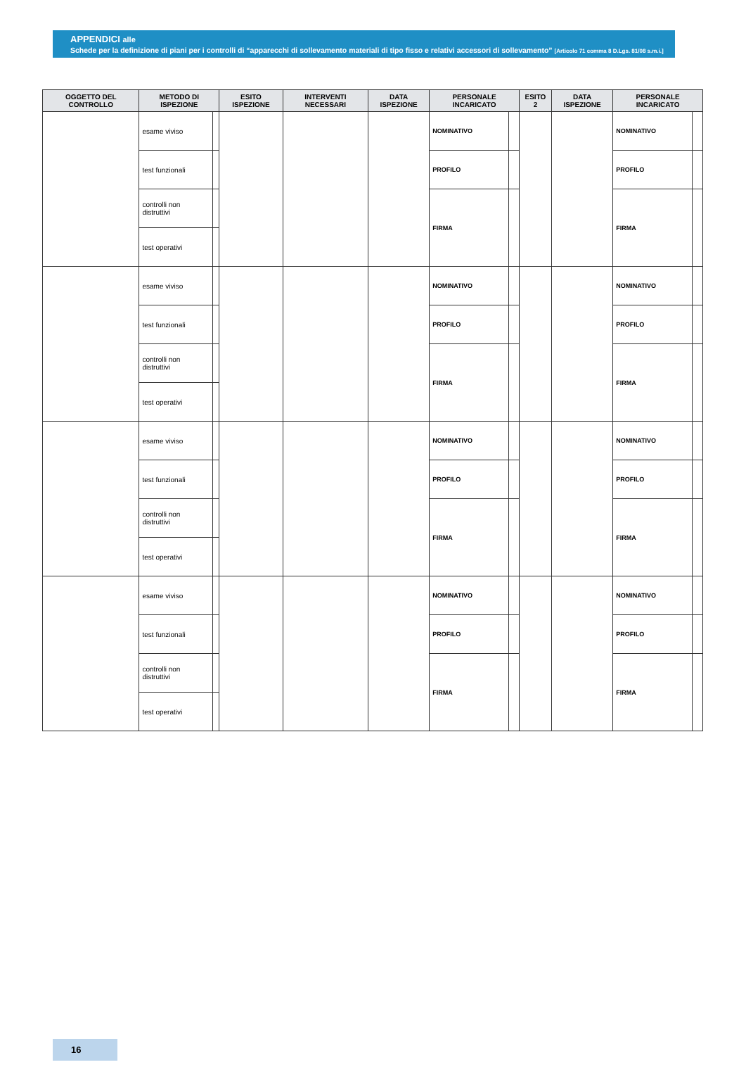APPENDICI alle
Schede per la definizione di piani per i controlli di “apparecchi di sollevamento materiali di tipo fisso e relativi accessori di sollevamento” [Articolo 71 comma 8 D.Lgs. 81/08 s.m.i.]
| OGGETTO DEL CONTROLLO | METODO DI ISPEZIONE | | ESITO ISPEZIONE | INTERVENTI NECESSARI | DATA ISPEZIONE | PERSONALE INCARICATO | | ESITO 2 | DATA ISPEZIONE | PERSONALE INCARICATO | |
| --- | --- | --- | --- | --- | --- | --- | --- | --- | --- | --- | --- |
| | esame viviso | | | | | NOMINATIVO | | | | NOMINATIVO | |
| | test funzionali | | | | | PROFILO | | | | PROFILO | |
| | controlli non distruttivi | | | | | FIRMA | | | | FIRMA | |
| | test operativi | | | | | | | | | | |
| | esame viviso | | | | | NOMINATIVO | | | | NOMINATIVO | |
| | test funzionali | | | | | PROFILO | | | | PROFILO | |
| | controlli non distruttivi | | | | | FIRMA | | | | FIRMA | |
| | test operativi | | | | | | | | | | |
| | esame viviso | | | | | NOMINATIVO | | | | NOMINATIVO | |
| | test funzionali | | | | | PROFILO | | | | PROFILO | |
| | controlli non distruttivi | | | | | FIRMA | | | | FIRMA | |
| | test operativi | | | | | | | | | | |
| | esame viviso | | | | | NOMINATIVO | | | | NOMINATIVO | |
| | test funzionali | | | | | PROFILO | | | | PROFILO | |
| | controlli non distruttivi | | | | | FIRMA | | | | FIRMA | |
| | test operativi | | | | | | | | | | |
16